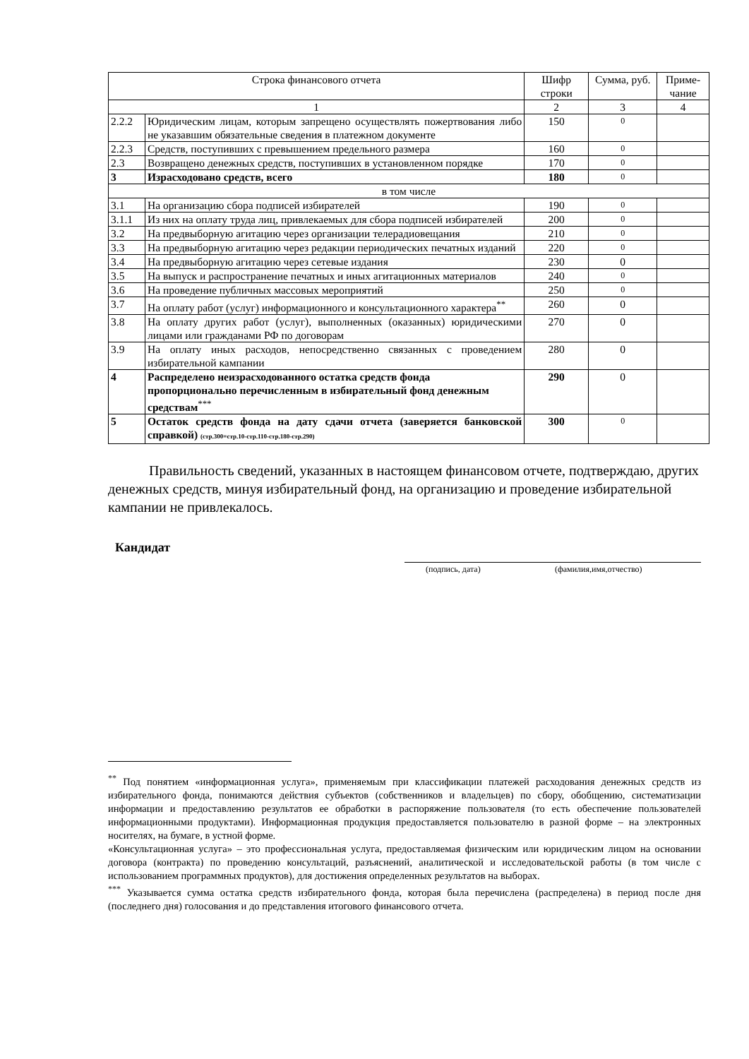| Строка финансового отчета | | Шифр строки | Сумма, руб. | Приме-чание |
| --- | --- | --- | --- | --- |
| 1 | | 2 | 3 | 4 |
| 2.2.2 | Юридическим лицам, которым запрещено осуществлять пожертвования либо не указавшим обязательные сведения в платежном документе | 150 | 0 | |
| 2.2.3 | Средств, поступивших с превышением предельного размера | 160 | 0 | |
| 2.3 | Возвращено денежных средств, поступивших в установленном порядке | 170 | 0 | |
| 3 | Израсходовано средств, всего | 180 | 0 | |
| в том числе | | | | |
| 3.1 | На организацию сбора подписей избирателей | 190 | 0 | |
| 3.1.1 | Из них на оплату труда лиц, привлекаемых для сбора подписей избирателей | 200 | 0 | |
| 3.2 | На предвыборную агитацию через организации телерадиовещания | 210 | 0 | |
| 3.3 | На предвыборную агитацию через редакции периодических печатных изданий | 220 | 0 | |
| 3.4 | На предвыборную агитацию через сетевые издания | 230 | 0 | |
| 3.5 | На выпуск и распространение печатных и иных агитационных материалов | 240 | 0 | |
| 3.6 | На проведение публичных массовых мероприятий | 250 | 0 | |
| 3.7 | На оплату работ (услуг) информационного и консультационного характера<sup>**</sup> | 260 | 0 | |
| 3.8 | На оплату других работ (услуг), выполненных (оказанных) юридическими лицами или гражданами РФ по договорам | 270 | 0 | |
| 3.9 | На оплату иных расходов, непосредственно связанных с проведением избирательной кампании | 280 | 0 | |
| 4 | Распределено неизрасходованного остатка средств фонда пропорционально перечисленным в избирательный фонд денежным средствам<sup>***</sup> | 290 | 0 | |
| 5 | Остаток средств фонда на дату сдачи отчета (заверяется банковской справкой) (стр.300=стр.10-стр.110-стр.180-стр.290) | 300 | 0 | |
Правильность сведений, указанных в настоящем финансовом отчете, подтверждаю, других денежных средств, минуя избирательный фонд, на организацию и проведение избирательной кампании не привлекалось.
Кандидат
(подпись, дата) (фамилия,имя,отчество)
<sup>**</sup> Под понятием «информационная услуга», применяемым при классификации платежей расходования денежных средств из избирательного фонда, понимаются действия субъектов (собственников и владельцев) по сбору, обобщению, систематизации информации и предоставлению результатов ее обработки в распоряжение пользователя (то есть обеспечение пользователей информационными продуктами). Информационная продукция предоставляется пользователю в разной форме – на электронных носителях, на бумаге, в устной форме.
«Консультационная услуга» – это профессиональная услуга, предоставляемая физическим или юридическим лицом на основании договора (контракта) по проведению консультаций, разъяснений, аналитической и исследовательской работы (в том числе с использованием программных продуктов), для достижения определенных результатов на выборах.
<sup>***</sup> Указывается сумма остатка средств избирательного фонда, которая была перечислена (распределена) в период после дня (последнего дня) голосования и до представления итогового финансового отчета.